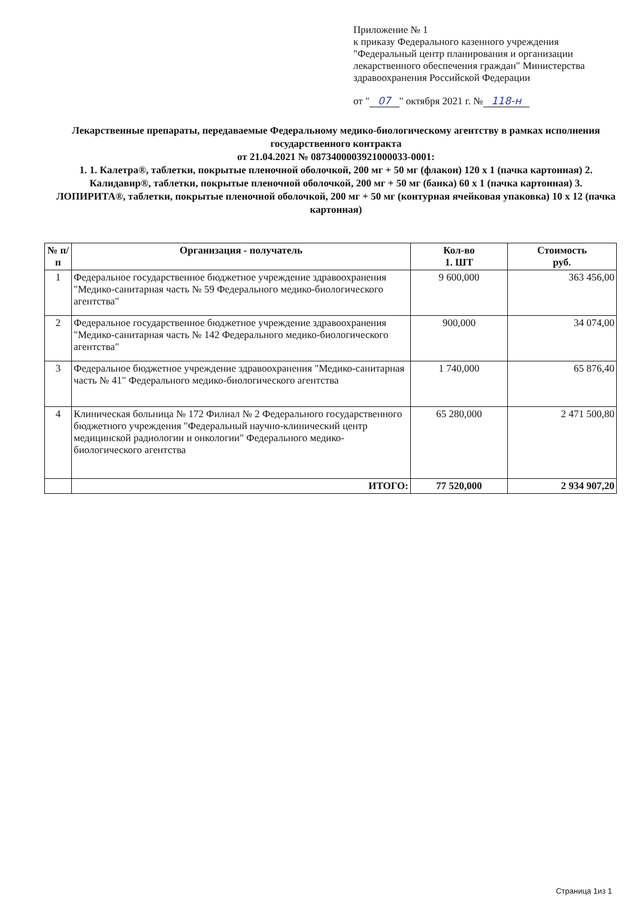Приложение № 1
к приказу Федерального казенного учреждения "Федеральный центр планирования и организации лекарственного обеспечения граждан" Министерства здравоохранения Российской Федерации
от " 07 " октября 2021 г. № 118-н
Лекарственные препараты, передаваемые Федеральному медико-биологическому агентству в рамках исполнения государственного контракта
от 21.04.2021 № 0873400003921000033-0001:
1. 1. Калетра®, таблетки, покрытые пленочной оболочкой, 200 мг + 50 мг (флакон) 120 x 1 (пачка картонная) 2. Калидавир®, таблетки, покрытые пленочной оболочкой, 200 мг + 50 мг (банка) 60 x 1 (пачка картонная) 3. ЛОПИРИТА®, таблетки, покрытые пленочной оболочкой, 200 мг + 50 мг (контурная ячейковая упаковка) 10 x 12 (пачка картонная)
| № п/п | Организация - получатель | Кол-во 1. ШТ | Стоимость руб. |
| --- | --- | --- | --- |
| 1 | Федеральное государственное бюджетное учреждение здравоохранения "Медико-санитарная часть № 59 Федерального медико-биологического агентства" | 9 600,000 | 363 456,00 |
| 2 | Федеральное государственное бюджетное учреждение здравоохранения "Медико-санитарная часть № 142 Федерального медико-биологического агентства" | 900,000 | 34 074,00 |
| 3 | Федеральное бюджетное учреждение здравоохранения "Медико-санитарная часть № 41" Федерального медико-биологического агентства | 1 740,000 | 65 876,40 |
| 4 | Клиническая больница № 172 Филиал № 2 Федерального государственного бюджетного учреждения "Федеральный научно-клинический центр медицинской радиологии и онкологии" Федерального медико-биологического агентства | 65 280,000 | 2 471 500,80 |
| | ИТОГО: | 77 520,000 | 2 934 907,20 |
Страница 1из 1